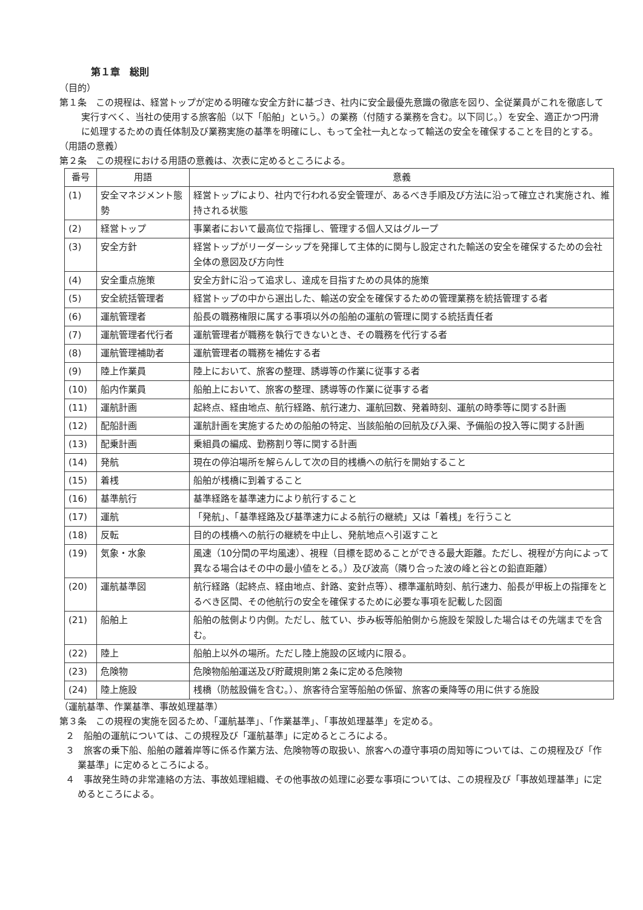第１章　総則
（目的）
第１条　この規程は、経営トップが定める明確な安全方針に基づき、社内に安全最優先意識の徹底を図り、全従業員がこれを徹底して実行すべく、当社の使用する旅客船（以下「船舶」という。）の業務（付随する業務を含む。以下同じ。）を安全、適正かつ円滑に処理するための責任体制及び業務実施の基準を明確にし、もって全社一丸となって輸送の安全を確保することを目的とする。
（用語の意義）
第２条　この規程における用語の意義は、次表に定めるところによる。
| 番号 | 用語 | 意義 |
| --- | --- | --- |
| (1) | 安全マネジメント態勢 | 経営トップにより、社内で行われる安全管理が、あるべき手順及び方法に沿って確立され実施され、維持される状態 |
| (2) | 経営トップ | 事業者において最高位で指揮し、管理する個人又はグループ |
| (3) | 安全方針 | 経営トップがリーダーシップを発揮して主体的に関与し設定された輸送の安全を確保するための会社全体の意図及び方向性 |
| (4) | 安全重点施策 | 安全方針に沿って追求し、達成を目指すための具体的施策 |
| (5) | 安全統括管理者 | 経営トップの中から選出した、輸送の安全を確保するための管理業務を統括管理する者 |
| (6) | 運航管理者 | 船長の職務権限に属する事項以外の船舶の運航の管理に関する統括責任者 |
| (7) | 運航管理者代行者 | 運航管理者が職務を執行できないとき、その職務を代行する者 |
| (8) | 運航管理補助者 | 運航管理者の職務を補佐する者 |
| (9) | 陸上作業員 | 陸上において、旅客の整理、誘導等の作業に従事する者 |
| (10) | 船内作業員 | 船舶上において、旅客の整理、誘導等の作業に従事する者 |
| (11) | 運航計画 | 起終点、経由地点、航行経路、航行速力、運航回数、発着時刻、運航の時季等に関する計画 |
| (12) | 配船計画 | 運航計画を実施するための船舶の特定、当該船舶の回航及び入渠、予備船の投入等に関する計画 |
| (13) | 配乗計画 | 乗組員の編成、勤務割り等に関する計画 |
| (14) | 発航 | 現在の停泊場所を解らんして次の目的桟橋への航行を開始すること |
| (15) | 着桟 | 船舶が桟橋に到着すること |
| (16) | 基準航行 | 基準経路を基準速力により航行すること |
| (17) | 運航 | 「発航」、「基準経路及び基準速力による航行の継続」又は「着桟」を行うこと |
| (18) | 反転 | 目的の桟橋への航行の継続を中止し、発航地点へ引返すこと |
| (19) | 気象・水象 | 風速（10分間の平均風速）、視程（目標を認めることができる最大距離。ただし、視程が方向によって異なる場合はその中の最小値をとる。）及び波高（隣り合った波の峰と谷との鉛直距離） |
| (20) | 運航基準図 | 航行経路（起終点、経由地点、針路、変針点等）、標準運航時刻、航行速力、船長が甲板上の指揮をとるべき区間、その他航行の安全を確保するために必要な事項を記載した図面 |
| (21) | 船舶上 | 船舶の舷側より内側。ただし、舷てい、歩み板等船舶側から施設を架設した場合はその先端までを含む。 |
| (22) | 陸上 | 船舶上以外の場所。ただし陸上施設の区域内に限る。 |
| (23) | 危険物 | 危険物船舶運送及び貯蔵規則第２条に定める危険物 |
| (24) | 陸上施設 | 桟橋（防舷設備を含む。）、旅客待合室等船舶の係留、旅客の乗降等の用に供する施設 |
（運航基準、作業基準、事故処理基準）
第３条　この規程の実施を図るため、「運航基準」、「作業基準」、「事故処理基準」を定める。
２　船舶の運航については、この規程及び「運航基準」に定めるところによる。
３　旅客の乗下船、船舶の離着岸等に係る作業方法、危険物等の取扱い、旅客への遵守事項の周知等については、この規程及び「作業基準」に定めるところによる。
４　事故発生時の非常連絡の方法、事故処理組織、その他事故の処理に必要な事項については、この規程及び「事故処理基準」に定めるところによる。